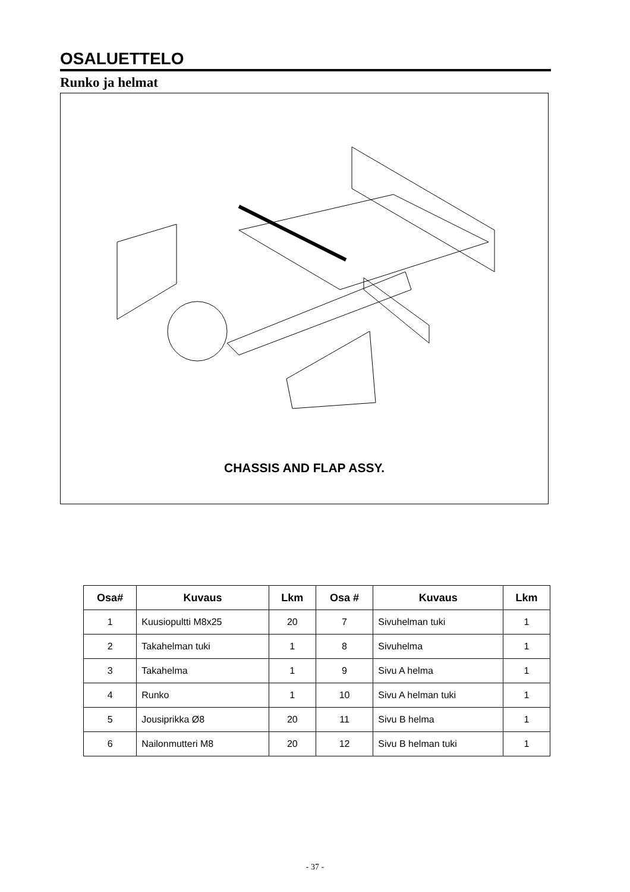OSALUETTELO
Runko ja helmat
CHASSIS AND FLAP ASSY.
| Osa# | Kuvaus | Lkm | Osa # | Kuvaus | Lkm |
| --- | --- | --- | --- | --- | --- |
| 1 | Kuusiopultti M8x25 | 20 | 7 | Sivuhelman tuki | 1 |
| 2 | Takahelman tuki | 1 | 8 | Sivuhelma | 1 |
| 3 | Takahelma | 1 | 9 | Sivu A helma | 1 |
| 4 | Runko | 1 | 10 | Sivu A helman tuki | 1 |
| 5 | Jousiprikka Ø8 | 20 | 11 | Sivu B helma | 1 |
| 6 | Nailonmutteri M8 | 20 | 12 | Sivu B helman tuki | 1 |
- 37 -